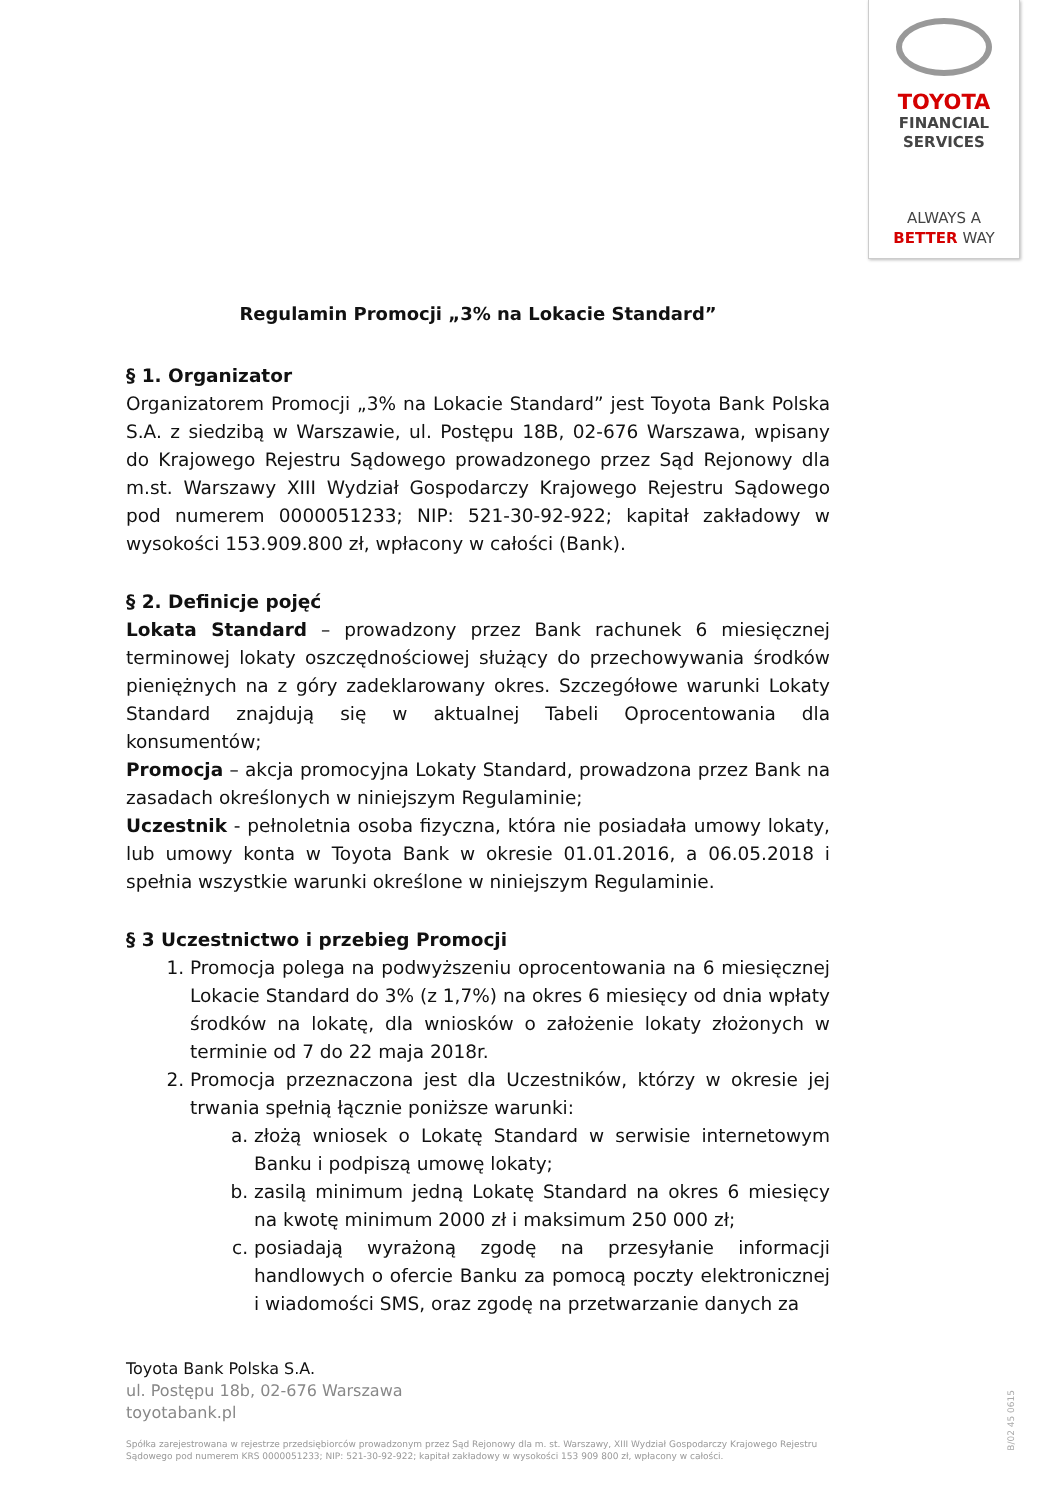TOYOTA
FINANCIAL
SERVICES
ALWAYS A
BETTER WAY
Regulamin Promocji „3% na Lokacie Standard”
§ 1. Organizator
Organizatorem Promocji „3% na Lokacie Standard” jest Toyota Bank Polska S.A. z siedzibą w Warszawie, ul. Postępu 18B, 02-676 Warszawa, wpisany do Krajowego Rejestru Sądowego prowadzonego przez Sąd Rejonowy dla m.st. Warszawy XIII Wydział Gospodarczy Krajowego Rejestru Sądowego pod numerem 0000051233; NIP: 521-30-92-922; kapitał zakładowy w wysokości 153.909.800 zł, wpłacony w całości (Bank).
§ 2. Definicje pojęć
Lokata Standard – prowadzony przez Bank rachunek 6 miesięcznej terminowej lokaty oszczędnościowej służący do przechowywania środków pieniężnych na z góry zadeklarowany okres. Szczegółowe warunki Lokaty Standard znajdują się w aktualnej Tabeli Oprocentowania dla konsumentów;
Promocja – akcja promocyjna Lokaty Standard, prowadzona przez Bank na zasadach określonych w niniejszym Regulaminie;
Uczestnik - pełnoletnia osoba fizyczna, która nie posiadała umowy lokaty, lub umowy konta w Toyota Bank w okresie 01.01.2016, a 06.05.2018 i spełnia wszystkie warunki określone w niniejszym Regulaminie.
§ 3 Uczestnictwo i przebieg Promocji
1. Promocja polega na podwyższeniu oprocentowania na 6 miesięcznej Lokacie Standard do 3% (z 1,7%) na okres 6 miesięcy od dnia wpłaty środków na lokatę, dla wniosków o założenie lokaty złożonych w terminie od 7 do 22 maja 2018r.
2. Promocja przeznaczona jest dla Uczestników, którzy w okresie jej trwania spełnią łącznie poniższe warunki:
a. złożą wniosek o Lokatę Standard w serwisie internetowym Banku i podpiszą umowę lokaty;
b. zasilą minimum jedną Lokatę Standard na okres 6 miesięcy na kwotę minimum 2000 zł i maksimum 250 000 zł;
c. posiadają wyrażoną zgodę na przesyłanie informacji handlowych o ofercie Banku za pomocą poczty elektronicznej i wiadomości SMS, oraz zgodę na przetwarzanie danych za
Toyota Bank Polska S.A.
ul. Postępu 18b, 02-676 Warszawa
toyotabank.pl
Spółka zarejestrowana w rejestrze przedsiębiorców prowadzonym przez Sąd Rejonowy dla m. st. Warszawy, XIII Wydział Gospodarczy Krajowego Rejestru Sądowego pod numerem KRS 0000051233; NIP: 521-30-92-922; kapitał zakładowy w wysokości 153 909 800 zł, wpłacony w całości.
B/02 45 0615